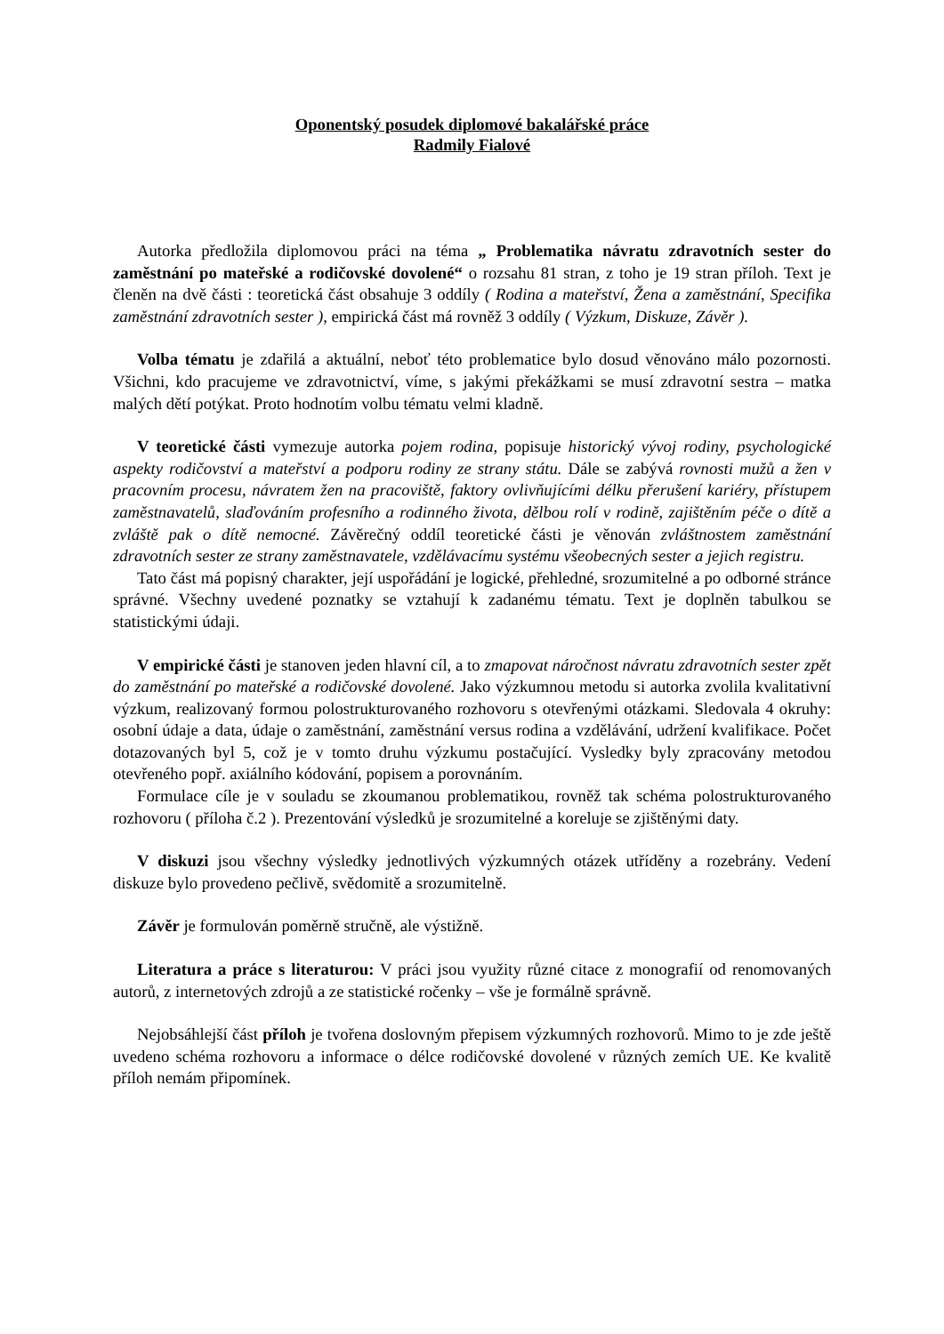Oponentský posudek diplomové bakalářské práce
Radmily Fialové
Autorka předložila diplomovou práci na téma „ Problematika návratu zdravotních sester do zaměstnání po mateřské a rodičovské dovolené“ o rozsahu 81 stran, z toho je 19 stran příloh. Text je členěn na dvě části : teoretická část obsahuje 3 oddíly ( Rodina a mateřství, Žena a zaměstnání, Specifika zaměstnání zdravotních sester ), empirická část má rovněž 3 oddíly ( Výzkum, Diskuze, Závěr ).
Volba tématu je zdařilá a aktuální, neboť této problematice bylo dosud věnováno málo pozornosti. Všichni, kdo pracujeme ve zdravotnictví, víme, s jakými překážkami se musí zdravotní sestra – matka malých dětí potýkat. Proto hodnotím volbu tématu velmi kladně.
V teoretické části vymezuje autorka pojem rodina, popisuje historický vývoj rodiny, psychologické aspekty rodičovství a mateřství a podporu rodiny ze strany státu. Dále se zabývá rovnosti mužů a žen v pracovním procesu, návratem žen na pracoviště, faktory ovlivňujícími délku přerušení kariéry, přístupem zaměstnavatelů, slaďováním profesního a rodinného života, dělbou rolí v rodině, zajištěním péče o dítě a zvláště pak o dítě nemocné. Závěrečný oddíl teoretické části je věnován zvláštnostem zaměstnání zdravotních sester ze strany zaměstnavatele, vzdělávacímu systému všeobecných sester a jejich registru.
Tato část má popisný charakter, její uspořádání je logické, přehledné, srozumitelné a po odborné stránce správné. Všechny uvedené poznatky se vztahují k zadanému tématu. Text je doplněn tabulkou se statistickými údaji.
V empirické části je stanoven jeden hlavní cíl, a to zmapovat náročnost návratu zdravotních sester zpět do zaměstnání po mateřské a rodičovské dovolené. Jako výzkumnou metodu si autorka zvolila kvalitativní výzkum, realizovaný formou polostrukturovaného rozhovoru s otevřenými otázkami. Sledovala 4 okruhy: osobní údaje a data, údaje o zaměstnání, zaměstnání versus rodina a vzdělávání, udržení kvalifikace. Počet dotazovaných byl 5, což je v tomto druhu výzkumu postačující. Vysledky byly zpracovány metodou otevřeného popř. axiálního kódování, popisem a porovnáním.
Formulace cíle je v souladu se zkoumanou problematikou, rovněž tak schéma polostrukturovaného rozhovoru ( příloha č.2 ). Prezentování výsledků je srozumitelné a koreluje se zjištěnými daty.
V diskuzi jsou všechny výsledky jednotlivých výzkumných otázek utříděny a rozebrány. Vedení diskuze bylo provedeno pečlivě, svědomitě a srozumitelně.
Závěr je formulován poměrně stručně, ale výstižně.
Literatura a práce s literaturou: V práci jsou využity různé citace z monografií od renomovaných autorů, z internetových zdrojů a ze statistické ročenky – vše je formálně správně.
Nejobsáhlejší část příloh je tvořena doslovným přepisem výzkumných rozhovorů. Mimo to je zde ještě uvedeno schéma rozhovoru a informace o délce rodičovské dovolené v různých zemích UE. Ke kvalitě příloh nemám připomínek.